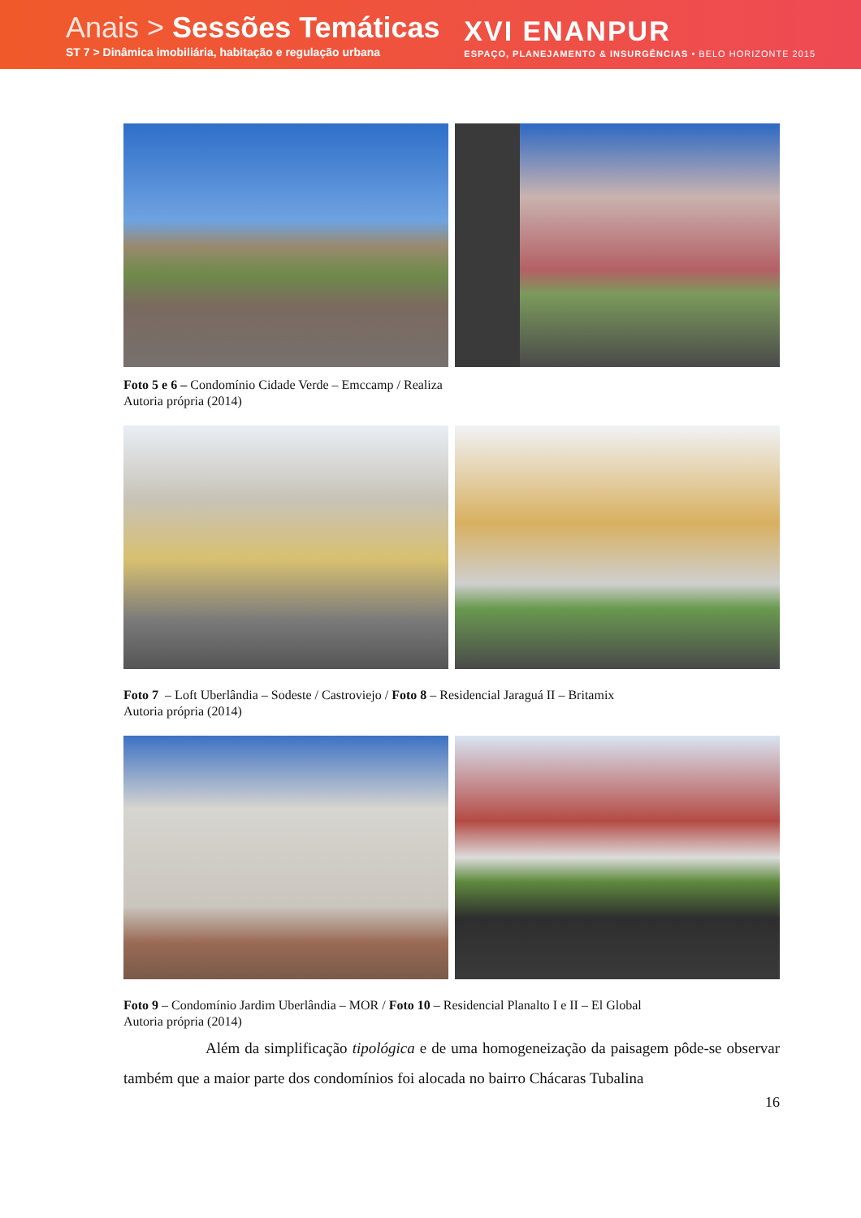Anais > Sessões Temáticas
ST 7 > Dinâmica imobiliária, habitação e regulação urbana
XVI ENANPUR
ESPAÇO, PLANEJAMENTO & INSURGÊNCIAS • BELO HORIZONTE 2015
Foto 5 e 6 – Condomínio Cidade Verde – Emccamp / Realiza
Autoria própria (2014)
Foto 7 – Loft Uberlândia – Sodeste / Castroviejo / Foto 8 – Residencial Jaraguá II – Britamix
Autoria própria (2014)
Foto 9 – Condomínio Jardim Uberlândia – MOR / Foto 10 – Residencial Planalto I e II – El Global
Autoria própria (2014)
Além da simplificação tipológica e de uma homogeneização da paisagem pôde-se observar também que a maior parte dos condomínios foi alocada no bairro Chácaras Tubalina
16